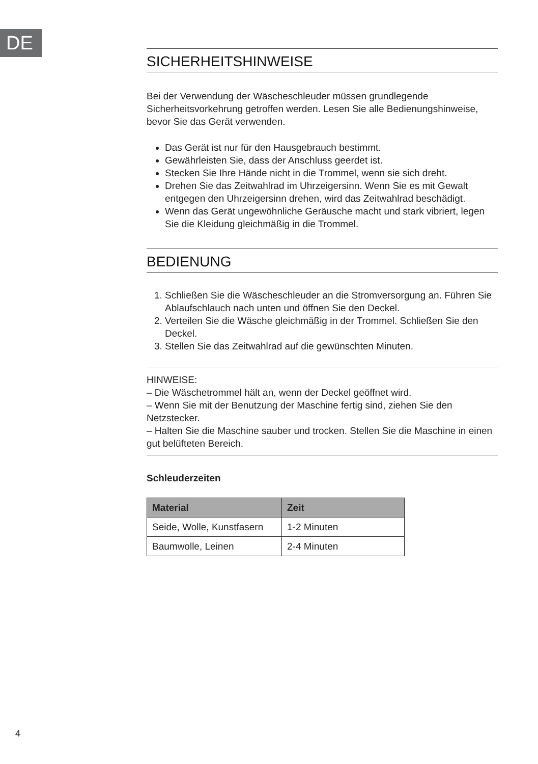DE
SICHERHEITSHINWEISE
Bei der Verwendung der Wäscheschleuder müssen grundlegende Sicherheitsvorkehrung getroffen werden. Lesen Sie alle Bedienungshinweise, bevor Sie das Gerät verwenden.
Das Gerät ist nur für den Hausgebrauch bestimmt.
Gewährleisten Sie, dass der Anschluss geerdet ist.
Stecken Sie Ihre Hände nicht in die Trommel, wenn sie sich dreht.
Drehen Sie das Zeitwahlrad im Uhrzeigersinn. Wenn Sie es mit Gewalt entgegen den Uhrzeigersinn drehen, wird das Zeitwahlrad beschädigt.
Wenn das Gerät ungewöhnliche Geräusche macht und stark vibriert, legen Sie die Kleidung gleichmäßig in die Trommel.
BEDIENUNG
1. Schließen Sie die Wäscheschleuder an die Stromversorgung an. Führen Sie Ablaufschlauch nach unten und öffnen Sie den Deckel.
2. Verteilen Sie die Wäsche gleichmäßig in der Trommel. Schließen Sie den Deckel.
3. Stellen Sie das Zeitwahlrad auf die gewünschten Minuten.
HINWEISE:
– Die Wäschetrommel hält an, wenn der Deckel geöffnet wird.
– Wenn Sie mit der Benutzung der Maschine fertig sind, ziehen Sie den Netzstecker.
– Halten Sie die Maschine sauber und trocken. Stellen Sie die Maschine in einen gut belüfteten Bereich.
Schleuderzeiten
| Material | Zeit |
| --- | --- |
| Seide, Wolle, Kunstfasern | 1-2 Minuten |
| Baumwolle, Leinen | 2-4 Minuten |
4